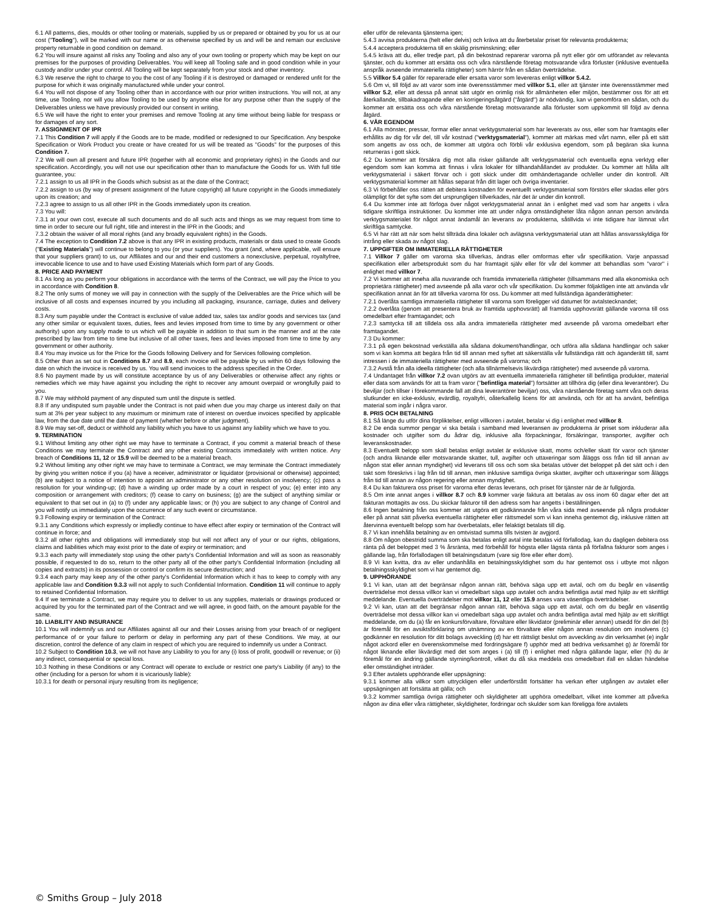6.1 All patterns, dies, moulds or other tooling or materials, supplied by us or prepared or obtained by you for us at our cost ("Tooling"), will be marked with our name or as otherwise specified by us and will be and remain our exclusive property returnable in good condition on demand.
6.2 You will insure against all risks any Tooling and also any of your own tooling or property which may be kept on our premises for the purposes of providing Deliverables. You will keep all Tooling safe and in good condition while in your custody and/or under your control. All Tooling will be kept separately from your stock and other inventory.
6.3 We reserve the right to charge to you the cost of any Tooling if it is destroyed or damaged or rendered unfit for the purpose for which it was originally manufactured while under your control.
6.4 You will not dispose of any Tooling other than in accordance with our prior written instructions. You will not, at any time, use Tooling, nor will you allow Tooling to be used by anyone else for any purpose other than the supply of the Deliverables unless we have previously provided our consent in writing.
6.5 We will have the right to enter your premises and remove Tooling at any time without being liable for trespass or for damages of any sort.
7. ASSIGNMENT OF IPR
7.1 This Condition 7 will apply if the Goods are to be made, modified or redesigned to our Specification. Any bespoke Specification or Work Product you create or have created for us will be treated as "Goods" for the purposes of this Condition 7.
7.2 We will own all present and future IPR (together with all economic and proprietary rights) in the Goods and our specification. Accordingly, you will not use our specification other than to manufacture the Goods for us. With full title guarantee, you:
7.2.1 assign to us all IPR in the Goods which subsist as at the date of the Contract;
7.2.2 assign to us (by way of present assignment of the future copyright) all future copyright in the Goods immediately upon its creation; and
7.2.3 agree to assign to us all other IPR in the Goods immediately upon its creation.
7.3 You will:
7.3.1 at your own cost, execute all such documents and do all such acts and things as we may request from time to time in order to secure our full right, title and interest in the IPR in the Goods; and
7.3.2 obtain the waiver of all moral rights (and any broadly equivalent rights) in the Goods.
7.4 The exception to Condition 7.2 above is that any IPR in existing products, materials or data used to create Goods ("Existing Materials") will continue to belong to you (or your suppliers). You grant (and, where applicable, will ensure that your suppliers grant) to us, our Affiliates and our and their end customers a nonexclusive, perpetual, royaltyfree, irrevocable licence to use and to have used Existing Materials which form part of any Goods.
8. PRICE AND PAYMENT
8.1 As long as you perform your obligations in accordance with the terms of the Contract, we will pay the Price to you in accordance with Condition 8.
8.2 The only sums of money we will pay in connection with the supply of the Deliverables are the Price which will be inclusive of all costs and expenses incurred by you including all packaging, insurance, carriage, duties and delivery costs.
8.3 Any sum payable under the Contract is exclusive of value added tax, sales tax and/or goods and services tax (and any other similar or equivalent taxes, duties, fees and levies imposed from time to time by any government or other authority) upon any supply made to us which will be payable in addition to that sum in the manner and at the rate prescribed by law from time to time but inclusive of all other taxes, fees and levies imposed from time to time by any government or other authority.
8.4 You may invoice us for the Price for the Goods following Delivery and for Services following completion.
8.5 Other than as set out in Conditions 8.7 and 8.9, each invoice will be payable by us within 60 days following the date on which the invoice is received by us. You will send invoices to the address specified in the Order.
8.6 No payment made by us will constitute acceptance by us of any Deliverables or otherwise affect any rights or remedies which we may have against you including the right to recover any amount overpaid or wrongfully paid to you.
8.7 We may withhold payment of any disputed sum until the dispute is settled.
8.8 If any undisputed sum payable under the Contract is not paid when due you may charge us interest daily on that sum at 3% per year subject to any maximum or minimum rate of interest on overdue invoices specified by applicable law, from the due date until the date of payment (whether before or after judgment).
8.9 We may set-off, deduct or withhold any liability which you have to us against any liability which we have to you.
9. TERMINATION
9.1 Without limiting any other right we may have to terminate a Contract, if you commit a material breach of these Conditions we may terminate the Contract and any other existing Contracts immediately with written notice. Any breach of Conditions 11, 12 or 15.9 will be deemed to be a material breach.
9.2 Without limiting any other right we may have to terminate a Contract, we may terminate the Contract immediately by giving you written notice if you (a) have a receiver, administrator or liquidator (provisional or otherwise) appointed; (b) are subject to a notice of intention to appoint an administrator or any other resolution on insolvency; (c) pass a resolution for your winding-up; (d) have a winding up order made by a court in respect of you; (e) enter into any composition or arrangement with creditors; (f) cease to carry on business; (g) are the subject of anything similar or equivalent to that set out in (a) to (f) under any applicable laws; or (h) you are subject to any change of Control and you will notify us immediately upon the occurrence of any such event or circumstance.
9.3 Following expiry or termination of the Contract:
9.3.1 any Conditions which expressly or impliedly continue to have effect after expiry or termination of the Contract will continue in force; and
9.3.2 all other rights and obligations will immediately stop but will not affect any of your or our rights, obligations, claims and liabilities which may exist prior to the date of expiry or termination; and
9.3.3 each party will immediately stop using the other party's Confidential Information and will as soon as reasonably possible, if requested to do so, return to the other party all of the other party's Confidential Information (including all copies and extracts) in its possession or control or confirm its secure destruction; and
9.3.4 each party may keep any of the other party's Confidential Information which it has to keep to comply with any applicable law and Condition 9.3.3 will not apply to such Confidential Information. Condition 11 will continue to apply to retained Confidential Information.
9.4 If we terminate a Contract, we may require you to deliver to us any supplies, materials or drawings produced or acquired by you for the terminated part of the Contract and we will agree, in good faith, on the amount payable for the same.
10. LIABILITY AND INSURANCE
10.1 You will indemnify us and our Affiliates against all our and their Losses arising from your breach of or negligent performance of or your failure to perform or delay in performing any part of these Conditions. We may, at our discretion, control the defence of any claim in respect of which you are required to indemnify us under a Contract.
10.2 Subject to Condition 10.3, we will not have any Liability to you for any (i) loss of profit, goodwill or revenue; or (ii) any indirect, consequential or special loss.
10.3 Nothing in these Conditions or any Contract will operate to exclude or restrict one party's Liability (if any) to the other (including for a person for whom it is vicariously liable):
10.3.1 for death or personal injury resulting from its negligence;
eller utför de relevanta tjänsterna igen;
5.4.3 avvisa produkterna (helt eller delvis) och kräva att du återbetalar priset för relevanta produkterna;
5.4.4 acceptera produkterna till en skälig prisminskning; eller
5.4.5 kräva att du, eller tredje part, på din bekostnad reparerar varorna på nytt eller gör om utförandet av relevanta tjänster, och du kommer att ersätta oss och våra närstående företag motsvarande våra förluster (inklusive eventuella anspråk avseende immateriella rättigheter) som härrör från en sådan överträdelse.
5.5 Villkor 5.4 gäller för reparerade eller ersatta varor som levereras enligt villkor 5.4.2.
5.6 Om vi, till följd av att varor som inte överensstämmer med villkor 5.1, eller att tjänster inte överensstämmer med villkor 5.2, eller att dessa på annat sätt utgör en orimlig risk för allmänheten eller miljön, bestämmer oss för att ett återkallande, tillbakadragande eller en korrigeringsåtgärd ("åtgärd") är nödvändig, kan vi genomföra en sådan, och du kommer att ersätta oss och våra närstående företag motsvarande alla förluster som uppkommit till följd av denna åtgärd.
6. VÅR EGENDOM
6.1 Alla mönster, pressar, formar eller annat verktygsmaterial som har levererats av oss, eller som har framtagits eller erhållits av dig för vår del, till vår kostnad ("verktygsmaterial"), kommer att märkas med vårt namn, eller på ett sätt som angetts av oss och, de kommer att utgöra och förbli vår exklusiva egendom, som på begäran ska kunna returneras i gott skick.
6.2 Du kommer att försäkra dig mot alla risker gällande allt verktygsmaterial och eventuella egna verktyg eller egendom som kan komma att finnas i våra lokaler för tillhandahållandet av produkter. Du kommer att hålla allt verktygsmaterial i säkert förvar och i gott skick under ditt omhändertagande och/eller under din kontroll. Allt verktygsmaterial kommer att hållas separat från ditt lager och övriga inventarier.
6.3 Vi förbehåller oss rätten att debitera kostnaden för eventuellt verktygsmaterial som förstörs eller skadas eller görs olämpligt för det syfte som det ursprungligen tillverkades, när det är under din kontroll.
6.4 Du kommer inte att förfoga över något verktygsmaterial annat än i enlighet med vad som har angetts i våra tidigare skriftliga instruktioner. Du kommer inte att under några omständigheter låta någon annan person använda verktygsmaterialet för något annat ändamål än leverans av produkterna, såtillvida vi inte tidigare har lämnat vårt skriftliga samtycke.
6.5 Vi har rätt att när som helst tillträda dina lokaler och avlägsna verktygsmaterial utan att hållas ansvarsskyldiga för intrång eller skada av något slag.
7. UPPGIFTER OM IMMATERIELLA RÄTTIGHETER
7.1 Villkor 7 gäller om varorna ska tillverkas, ändras eller omformas efter vår specifikation. Varje anpassad specifikation eller arbetsprodukt som du har framtagit själv eller för vår del kommer att behandlas som "varor" i enlighet med villkor 7.
7.2 Vi kommer att inneha alla nuvarande och framtida immateriella rättigheter (tillsammans med alla ekonomiska och proprietära rättigheter) med avseende på alla varor och vår specifikation. Du kommer följaktligen inte att använda vår specifikation annat än för att tillverka varorna för oss. Du kommer att med fullständiga äganderättigheter:
7.2.1 överlåta samtliga immateriella rättigheter till varorna som föreligger vid datumet för avtalstecknandet;
7.2.2 överlåta (genom att presentera bruk av framtida upphovsrätt) all framtida upphovsrätt gällande varorna till oss omedelbart efter framtagandet; och
7.2.3 samtycka till att tilldela oss alla andra immateriella rättigheter med avseende på varorna omedelbart efter framtagandet.
7.3 Du kommer:
7.3.1 på egen bekostnad verkställa alla sådana dokument/handlingar, och utföra alla sådana handlingar och saker som vi kan komma att begära från tid till annan med syftet att säkerställa vår fullständiga rätt och äganderätt till, samt intressen i de immateriella rättigheter med avseende på varorna; och
7.3.2 Avstå från alla ideella rättigheter (och alla tillnärmelsevis likvärdiga rättigheter) med avseende på varorna.
7.4 Undantaget från villkor 7.2 ovan utgörs av att eventuella immateriella rättigheter till befintliga produkter, material eller data som används för att ta fram varor ("befintliga material") fortsätter att tillhöra dig (eller dina leverantörer). Du beviljar (och tillser i förekommande fall att dina leverantörer beviljar) oss, våra närstående företag samt våra och deras slutkunder en icke-exklusiv, evärdlig, royaltyfri, oåterkallelig licens för att använda, och för att ha använt, befintliga material som ingår i några varor.
8. PRIS OCH BETALNING
8.1 Så länge du utför dina förpliktelser, enligt villkoren i avtalet, betalar vi dig i enlighet med villkor 8.
8.2 De enda summor pengar vi ska betala i samband med leveransen av produkterna är priset som inkluderar alla kostnader och utgifter som du ådrar dig, inklusive alla förpackningar, försäkringar, transporter, avgifter och leveranskostnader.
8.3 Eventuellt belopp som skall betalas enligt avtalet är exklusive skatt, moms och/eller skatt för varor och tjänster (och andra liknande eller motsvarande skatter, tull, avgifter och uttaxeringar som åläggs oss från tid till annan av någon stat eller annan myndighet) vid leverans till oss och som ska betalas utöver det beloppet på det sätt och i den takt som föreskrivs i lag från tid till annan, men inklusive samtliga övriga skatter, avgifter och uttaxeringar som åläggs från tid till annan av någon regering eller annan myndighet.
8.4 Du kan fakturera oss priset för varorna efter deras leverans, och priset för tjänster när de är fullgjorda.
8.5 Om inte annat anges i villkor 8.7 och 8.9 kommer varje faktura att betalas av oss inom 60 dagar efter det att fakturan mottagits av oss. Du skickar fakturor till den adress som har angetts i beställningen.
8.6 Ingen betalning från oss kommer att utgöra ett godkännande från våra sida med avseende på några produkter eller på annat sätt påverka eventuella rättigheter eller rättsmedel som vi kan inneha gentemot dig, inklusive rätten att återvinna eventuellt belopp som har överbetalats, eller felaktigt betalats till dig.
8.7 Vi kan innehålla betalning av en omtvistad summa tills tvisten är avgjord.
8.8 Om någon obestridd summa som ska betalas enligt avtal inte betalas vid förfallodag, kan du dagligen debitera oss ränta på det beloppet med 3 % årsränta, med förbehåll för högsta eller lägsta ränta på förfallna fakturor som anges i gällande lag, från förfallodagen till betalningsdatum (vare sig före eller efter dom).
8.9 Vi kan kvitta, dra av eller undanhålla en betalningsskyldighet som du har gentemot oss i utbyte mot någon betalningsskyldighet som vi har gentemot dig.
9. UPPHÖRANDE
9.1 Vi kan, utan att det begränsar någon annan rätt, behöva säga upp ett avtal, och om du begår en väsentlig överträdelse mot dessa villkor kan vi omedelbart säga upp avtalet och andra befintliga avtal med hjälp av ett skriftligt meddelande. Eventuella överträdelser mot villkor 11, 12 eller 15.9 anses vara väsentliga överträdelser.
9.2 Vi kan, utan att det begränsar någon annan rätt, behöva säga upp ett avtal, och om du begår en väsentlig överträdelse mot dessa villkor kan vi omedelbart säga upp avtalet och andra befintliga avtal med hjälp av ett skriftligt meddelande, om du (a) får en konkursförvaltare, förvaltare eller likvidator (preliminär eller annan) utsedd för din del (b) är föremål för en avsiktsförklaring om utnämning av en förvaltare eller någon annan resolution om insolvens (c) godkänner en resolution för ditt bolags avveckling (d) har ett rättsligt beslut om avveckling av din verksamhet (e) ingår något ackord eller en överenskommelse med fordringsägare f) upphör med att bedriva verksamhet g) är föremål för något liknande eller likvärdigt med det som anges i (a) till (f) i enlighet med några gällande lagar, eller (h) du är föremål för en ändring gällande styrning/kontroll, vilket du då ska meddela oss omedelbart ifall en sådan händelse eller omständighet inträder.
9.3 Efter avtalets upphörande eller uppsägning:
9.3.1 kommer alla villkor som uttryckligen eller underförstått fortsätter ha verkan efter utgången av avtalet eller uppsägningen att fortsätta att gälla; och
9.3.2 kommer samtliga övriga rättigheter och skyldigheter att upphöra omedelbart, vilket inte kommer att påverka någon av dina eller våra rättigheter, skyldigheter, fordringar och skulder som kan föreligga före avtalets
© Smiths Group – July 2018